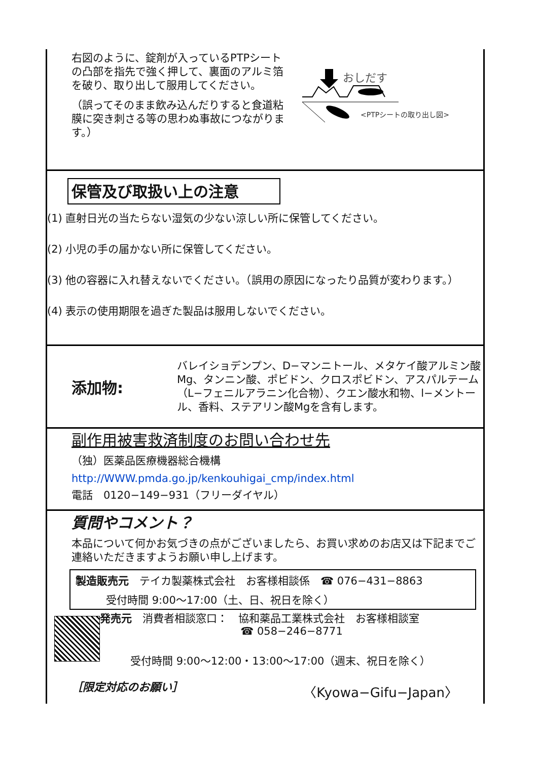右図のように、錠剤が入っているPTPシートの凸部を指先で強く押して、裏面のアルミ箔を破り、取り出して服用してください。
（誤ってそのまま飲み込んだりすると食道粘膜に突き刺さる等の思わぬ事故につながります。）
おしだす
<PTPシートの取り出し図>
保管及び取扱い上の注意
(1) 直射日光の当たらない湿気の少ない涼しい所に保管してください。
(2) 小児の手の届かない所に保管してください。
(3) 他の容器に入れ替えないでください。（誤用の原因になったり品質が変わります。）
(4) 表示の使用期限を過ぎた製品は服用しないでください。
添加物:
バレイショデンプン、D−マンニトール、メタケイ酸アルミン酸Mg、タンニン酸、ポビドン、クロスポビドン、アスパルテーム（L−フェニルアラニン化合物）、クエン酸水和物、l−メントール、香料、ステアリン酸Mgを含有します。
副作用被害救済制度のお問い合わせ先
（独）医薬品医療機器総合機構
http://WWW.pmda.go.jp/kenkouhigai_cmp/index.html
電話　0120−149−931（フリーダイヤル）
質問やコメント？
本品について何かお気づきの点がございましたら、お買い求めのお店又は下記までご連絡いただきますようお願い申し上げます。
製造販売元　テイカ製薬株式会社　お客様相談係　☎ 076−431−8863
受付時間 9:00〜17:00（土、日、祝日を除く）
発売元　消費者相談窓口：　協和薬品工業株式会社　お客様相談室
☎ 058−246−8771
受付時間 9:00〜12:00・13:00〜17:00（週末、祝日を除く）
［限定対応のお願い］ 〈Kyowa−Gifu−Japan〉